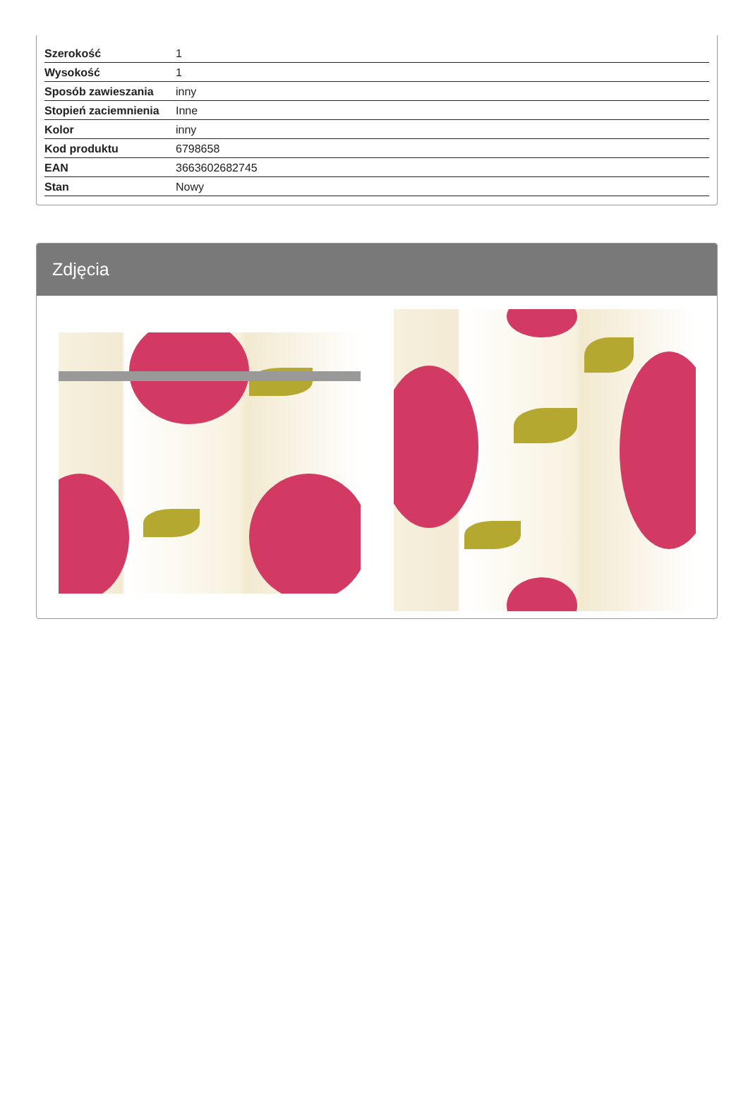| Szerokość | 1 |
| Wysokość | 1 |
| Sposób zawieszania | inny |
| Stopień zaciemnienia | Inne |
| Kolor | inny |
| Kod produktu | 6798658 |
| EAN | 3663602682745 |
| Stan | Nowy |
Zdjęcia